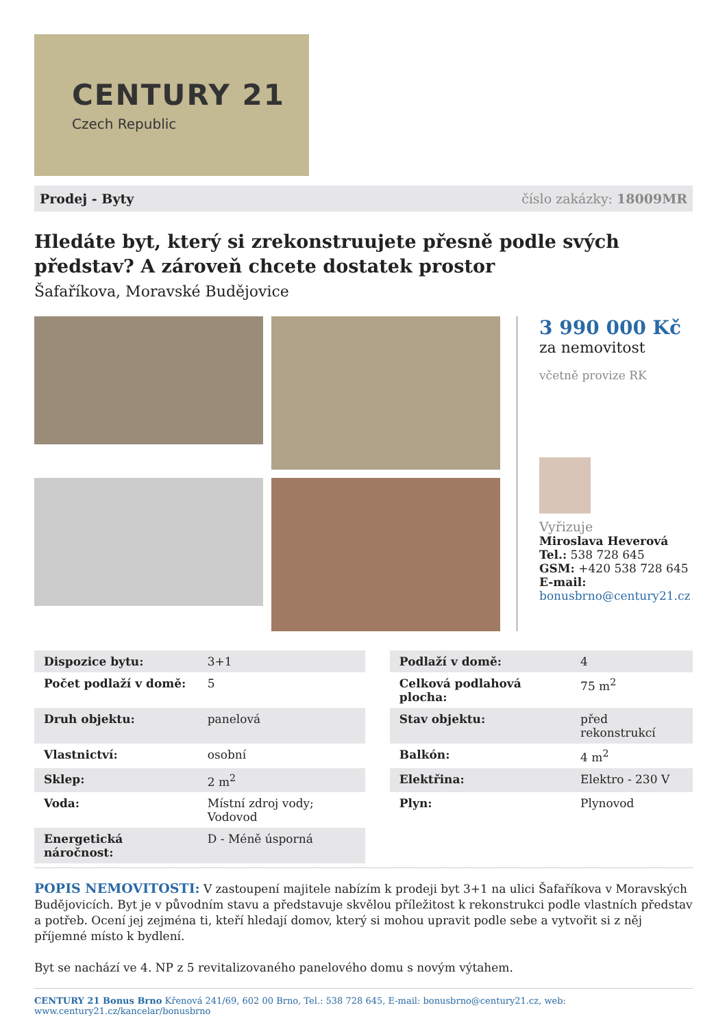CENTURY 21
Czech Republic
Prodej - Byty číslo zakázky: 18009MR
Hledáte byt, který si zrekonstruujete přesně podle svých představ? A zároveň chcete dostatek prostor
Šafaříkova, Moravské Budějovice
3 990 000 Kč
za nemovitost
včetně provize RK
Vyřizuje
Miroslava Heverová
Tel.: 538 728 645
GSM: +420 538 728 645
E-mail:
bonusbrno@century21.cz
| Dispozice bytu: | 3+1 | | Podlaží v domě: | 4 |
| Počet podlaží v domě: | 5 | | Celková podlahová plocha: | 75 m<sup>2</sup> |
| Druh objektu: | panelová | | Stav objektu: | před rekonstrukcí |
| Vlastnictví: | osobní | | Balkón: | 4 m<sup>2</sup> |
| Sklep: | 2 m<sup>2</sup> | | Elektřina: | Elektro - 230 V |
| Voda: | Místní zdroj vody; Vodovod | | Plyn: | Plynovod |
| Energetická náročnost: | D - Méně úsporná | | | |
POPIS NEMOVITOSTI: V zastoupení majitele nabízím k prodeji byt 3+1 na ulici Šafaříkova v Moravských Budějovicích. Byt je v původním stavu a představuje skvělou příležitost k rekonstrukci podle vlastních představ a potřeb. Ocení jej zejména ti, kteří hledají domov, který si mohou upravit podle sebe a vytvořit si z něj příjemné místo k bydlení.
Byt se nachází ve 4. NP z 5 revitalizovaného panelového domu s novým výtahem.
CENTURY 21 Bonus Brno Křenová 241/69, 602 00 Brno, Tel.: 538 728 645, E-mail: bonusbrno@century21.cz, web: www.century21.cz/kancelar/bonusbrno